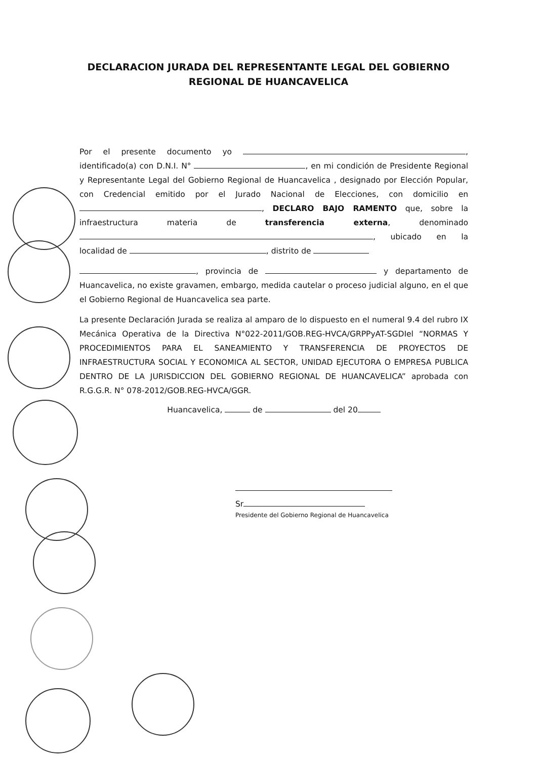DECLARACION JURADA DEL REPRESENTANTE LEGAL DEL GOBIERNO
REGIONAL DE HUANCAVELICA
Por el presente documento yo , identificado(a) con D.N.I. N° , en mi condición de Presidente Regional y Representante Legal del Gobierno Regional de Huancavelica , designado por Elección Popular, con Credencial emitido por el Jurado Nacional de Elecciones, con domicilio en , DECLARO BAJO RAMENTO que, sobre la infraestructura materia de transferencia externa, denominado , ubicado en la localidad de , distrito de
, provincia de y departamento de Huancavelica, no existe gravamen, embargo, medida cautelar o proceso judicial alguno, en el que el Gobierno Regional de Huancavelica sea parte.
La presente Declaración Jurada se realiza al amparo de lo dispuesto en el numeral 9.4 del rubro IX Mecánica Operativa de la Directiva N°022-2011/GOB.REG-HVCA/GRPPyAT-SGDIel “NORMAS Y PROCEDIMIENTOS PARA EL SANEAMIENTO Y TRANSFERENCIA DE PROYECTOS DE INFRAESTRUCTURA SOCIAL Y ECONOMICA AL SECTOR, UNIDAD EJECUTORA O EMPRESA PUBLICA DENTRO DE LA JURISDICCION DEL GOBIERNO REGIONAL DE HUANCAVELICA” aprobada con R.G.G.R. N° 078-2012/GOB.REG-HVCA/GGR.
Huancavelica, de del 20
Sr
Presidente del Gobierno Regional de Huancavelica